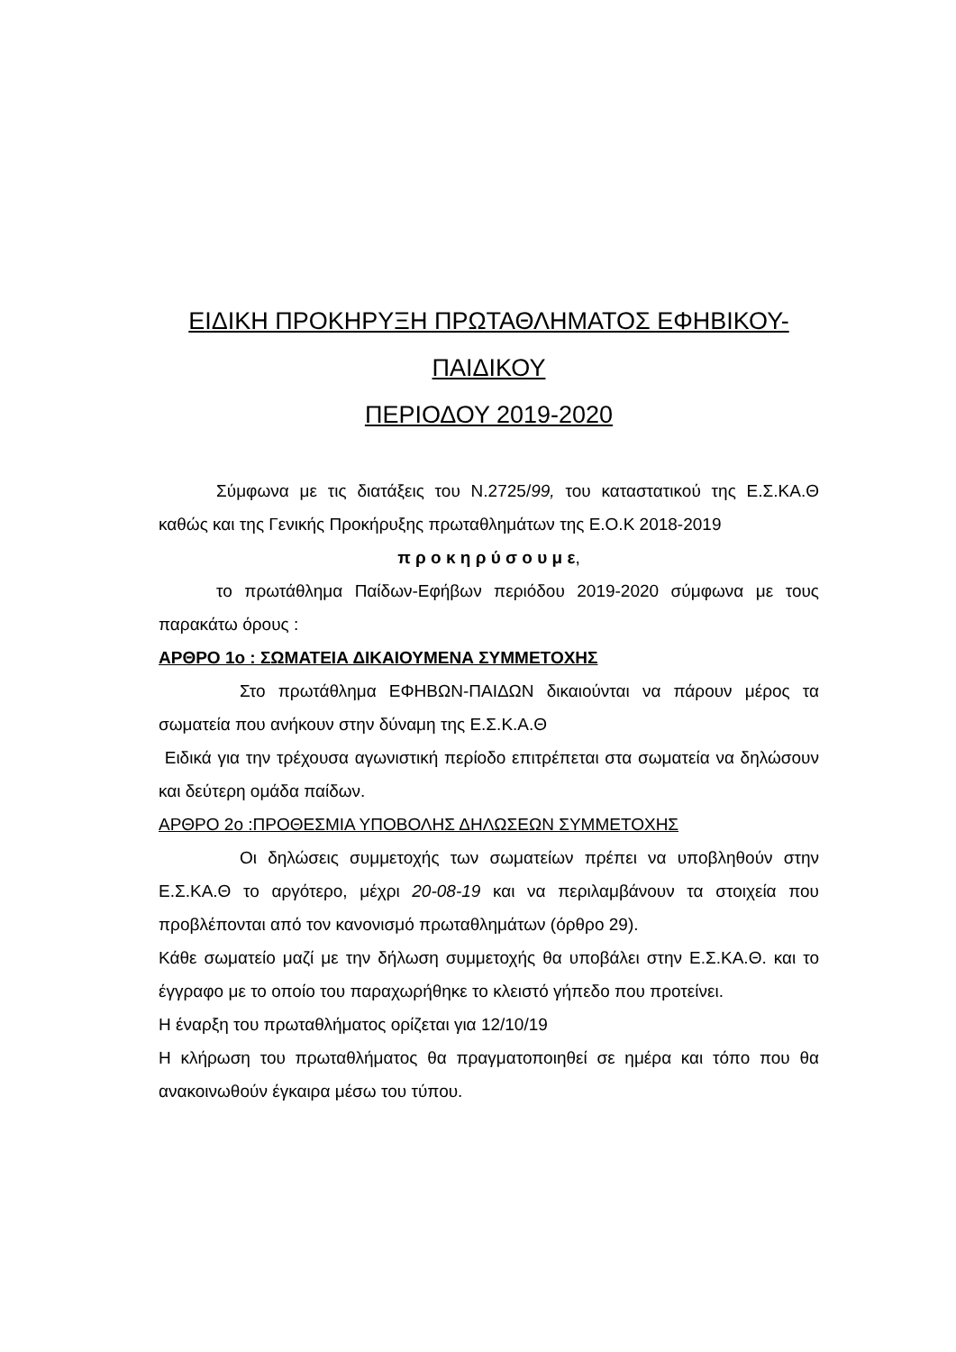ΕΙΔΙΚΗ ΠΡΟΚΗΡΥΞΗ ΠΡΩΤΑΘΛΗΜΑΤΟΣ ΕΦΗΒΙΚΟΥ-
ΠΑΙΔΙΚΟΥ
ΠΕΡΙΟΔΟΥ 2019-2020
Σύμφωνα με τις διατάξεις του Ν.2725/99, του καταστατικού της Ε.Σ.ΚΑ.Θ καθώς και της Γενικής Προκήρυξης πρωταθλημάτων της Ε.Ο.Κ 2018-2019
π ρ ο κ η ρ ύ σ ο υ μ ε,
το πρωτάθλημα Παίδων-Εφήβων περιόδου 2019-2020 σύμφωνα με τους παρακάτω όρους :
ΑΡΘΡΟ 1ο : ΣΩΜΑΤΕΙΑ ΔΙΚΑΙΟΥΜΕΝΑ ΣΥΜΜΕΤΟΧΗΣ
Στο πρωτάθλημα ΕΦΗΒΩΝ-ΠΑΙΔΩΝ δικαιούνται να πάρουν μέρος τα σωματεία που ανήκουν στην δύναμη της Ε.Σ.Κ.Α.Θ
Ειδικά για την τρέχουσα αγωνιστική περίοδο επιτρέπεται στα σωματεία να δηλώσουν και δεύτερη ομάδα παίδων.
ΑΡΘΡΟ 2ο :ΠΡΟΘΕΣΜΙΑ ΥΠΟΒΟΛΗΣ ΔΗΛΩΣΕΩΝ ΣΥΜΜΕΤΟΧΗΣ
Οι δηλώσεις συμμετοχής των σωματείων πρέπει να υποβληθούν στην Ε.Σ.ΚΑ.Θ το αργότερο, μέχρι 20-08-19 και να περιλαμβάνουν τα στοιχεία που προβλέπονται από τον κανονισμό πρωταθλημάτων (όρθρο 29).
Κάθε σωματείο μαζί με την δήλωση συμμετοχής θα υποβάλει στην Ε.Σ.ΚΑ.Θ. και το έγγραφο με το οποίο του παραχωρήθηκε το κλειστό γήπεδο που προτείνει.
Η έναρξη του πρωταθλήματος ορίζεται για 12/10/19
Η κλήρωση του πρωταθλήματος θα πραγματοποιηθεί σε ημέρα και τόπο που θα ανακοινωθούν έγκαιρα μέσω του τύπου.